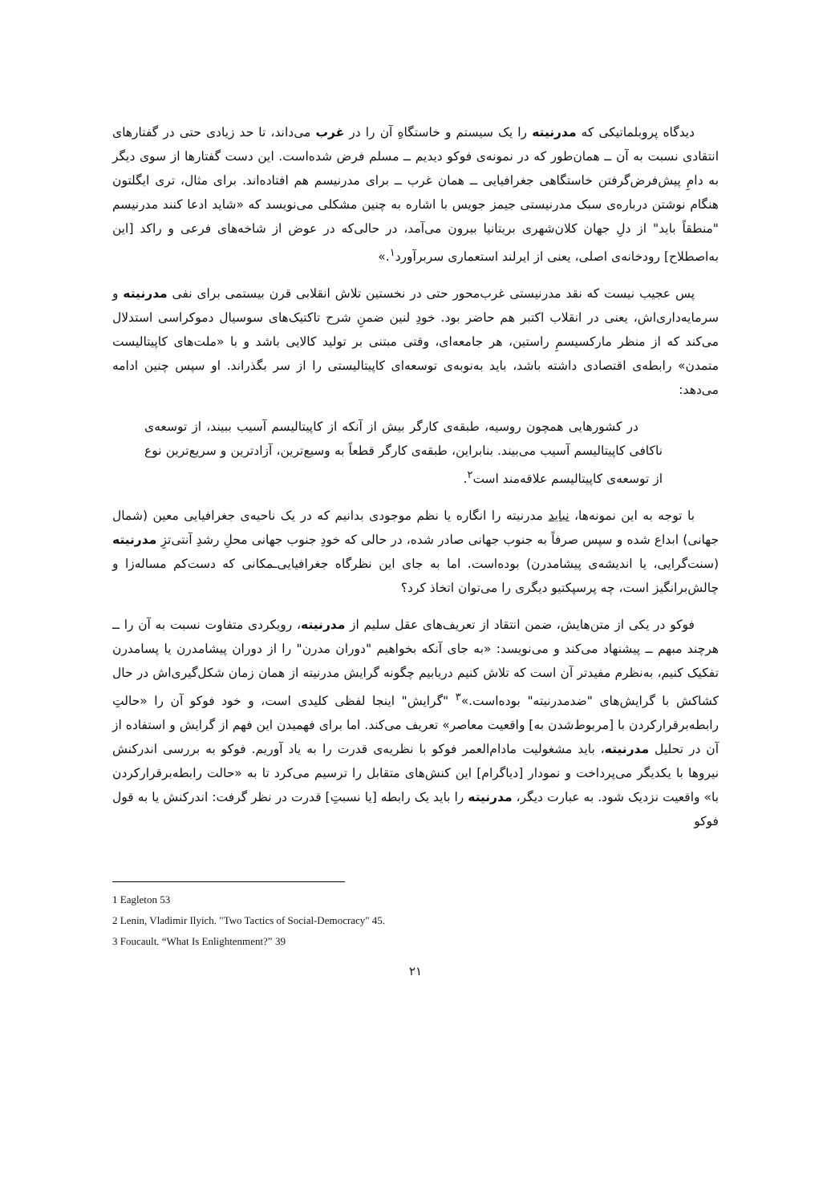دیدگاه پروبلماتیکی که مدرنیته را یک سیستم و خاستگاهِ آن را در غرب می‌داند، تا حد زیادی حتی در گفتارهای انتقادی نسبت به آن ــ همان‌طور که در نمونه‌ی فوکو دیدیم ــ مسلم فرض شده‌است. این دست گفتارها از سوی دیگر به دامِ پیش‌فرض‌گرفتن خاستگاهی جغرافیایی ــ همان غرب ــ برای مدرنیسم هم افتاده‌اند. برای مثال، تری ایگلتون هنگام نوشتن درباره‌ی سبک مدرنیستی جیمز جویس با اشاره به چنین مشکلی می‌نویسد که «شاید ادعا کنند مدرنیسم "منطقاً باید" از دلِ جهان کلان‌شهری بریتانیا بیرون می‌آمد، در حالی‌که در عوض از شاخه‌های فرعی و راکد [این به‌اصطلاح] رودخانه‌ی اصلی، یعنی از ایرلند استعماری سربرآورد<sup>۱</sup>.»
پس عجیب نیست که نقد مدرنیستی غرب‌محور حتی در نخستین تلاش انقلابی قرن بیستمی برای نفی مدرنیته و سرمایه‌داری‌اش، یعنی در انقلاب اکتبر هم حاضر بود. خودِ لنین ضمنِ شرح تاکتیک‌های سوسیال دموکراسی استدلال می‌کند که از منظر مارکسیسمِ راستین، هر جامعه‌ای، وقتی مبتنی بر تولید کالایی باشد و با «ملت‌های کاپیتالیست متمدن» رابطه‌ی اقتصادی داشته باشد، باید به‌نوبه‌ی توسعه‌ای کاپیتالیستی را از سر بگذراند. او سپس چنین ادامه می‌دهد:
در کشورهایی همچون روسیه، طبقه‌ی کارگر بیش از آنکه از کاپیتالیسم آسیب ببیند، از توسعه‌ی ناکافی کاپیتالیسم آسیب می‌بیند. بنابراین، طبقه‌ی کارگر قطعاً به وسیع‌ترین، آزادترین و سریع‌ترین نوع از توسعه‌ی کاپیتالیسم علاقه‌مند است<sup>۲</sup>.
با توجه به این نمونه‌ها، نباید مدرنیته را انگاره یا نظم موجودی بدانیم که در یک ناحیه‌ی جغرافیایی معین (شمال جهانی) ابداع شده و سپس صرفاً به جنوب جهانی صادر شده، در حالی که خودِ جنوب جهانی محلِ رشدِ آنتی‌تزِ مدرنیته (سنت‌گرایی، یا اندیشه‌ی پیشامدرن) بوده‌است. اما به جای این نظرگاه جغرافیایی‌ـمکانی که دست‌کم مساله‌زا و چالش‌برانگیز است، چه پرسپکتیو دیگری را می‌توان اتخاذ کرد؟
فوکو در یکی از متن‌هایش، ضمن انتقاد از تعریف‌های عقل سلیم از مدرنیته، رویکردی متفاوت نسبت به آن را ــ هرچند مبهم ــ پیشنهاد می‌کند و می‌نویسد: «به جای آنکه بخواهیم "دوران مدرن" را از دوران پیشامدرن یا پسامدرن تفکیک کنیم، به‌نظرم مفیدتر آن است که تلاش کنیم دریابیم چگونه گرایش مدرنیته از همان زمان شکل‌گیری‌اش در حال کشاکش با گرایش‌های "ضدمدرنیته" بوده‌است.»<sup>۳</sup> "گرایش" اینجا لفظی کلیدی است، و خود فوکو آن را «حالتِ رابطه‌برقرارکردن با [مربوط‌شدن به] واقعیت معاصر» تعریف می‌کند. اما برای فهمیدن این فهم از گرایش و استفاده از آن در تحلیل مدرنیته، باید مشغولیت مادام‌العمر فوکو با نظریه‌ی قدرت را به یاد آوریم. فوکو به بررسی اندرکنش نیروها با یکدیگر می‌پرداخت و نمودار [دیاگرام] این کنش‌های متقابل را ترسیم می‌کرد تا به «حالت رابطه‌برقرارکردن با» واقعیت نزدیک شود. به عبارت دیگر، مدرنیته را باید یک رابطه [یا نسبتِ] قدرت در نظر گرفت: اندرکنش یا به قول فوکو
1 Eagleton 53
2 Lenin, Vladimir Ilyich. "Two Tactics of Social-Democracy" 45.
3 Foucault. “What Is Enlightenment?” 39
۲۱